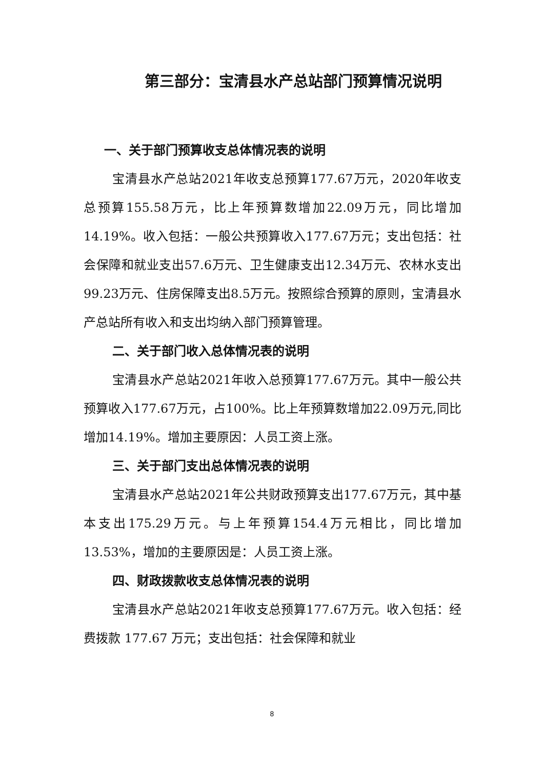第三部分：宝清县水产总站部门预算情况说明
一、关于部门预算收支总体情况表的说明
宝清县水产总站2021年收支总预算177.67万元，2020年收支总预算155.58万元，比上年预算数增加22.09万元，同比增加14.19%。收入包括：一般公共预算收入177.67万元；支出包括：社会保障和就业支出57.6万元、卫生健康支出12.34万元、农林水支出99.23万元、住房保障支出8.5万元。按照综合预算的原则，宝清县水产总站所有收入和支出均纳入部门预算管理。
二、关于部门收入总体情况表的说明
宝清县水产总站2021年收入总预算177.67万元。其中一般公共预算收入177.67万元，占100%。比上年预算数增加22.09万元,同比增加14.19%。增加主要原因：人员工资上涨。
三、关于部门支出总体情况表的说明
宝清县水产总站2021年公共财政预算支出177.67万元，其中基本支出175.29万元。与上年预算154.4万元相比，同比增加13.53%，增加的主要原因是：人员工资上涨。
四、财政拨款收支总体情况表的说明
宝清县水产总站2021年收支总预算177.67万元。收入包括：经费拨款 177.67 万元；支出包括：社会保障和就业
8